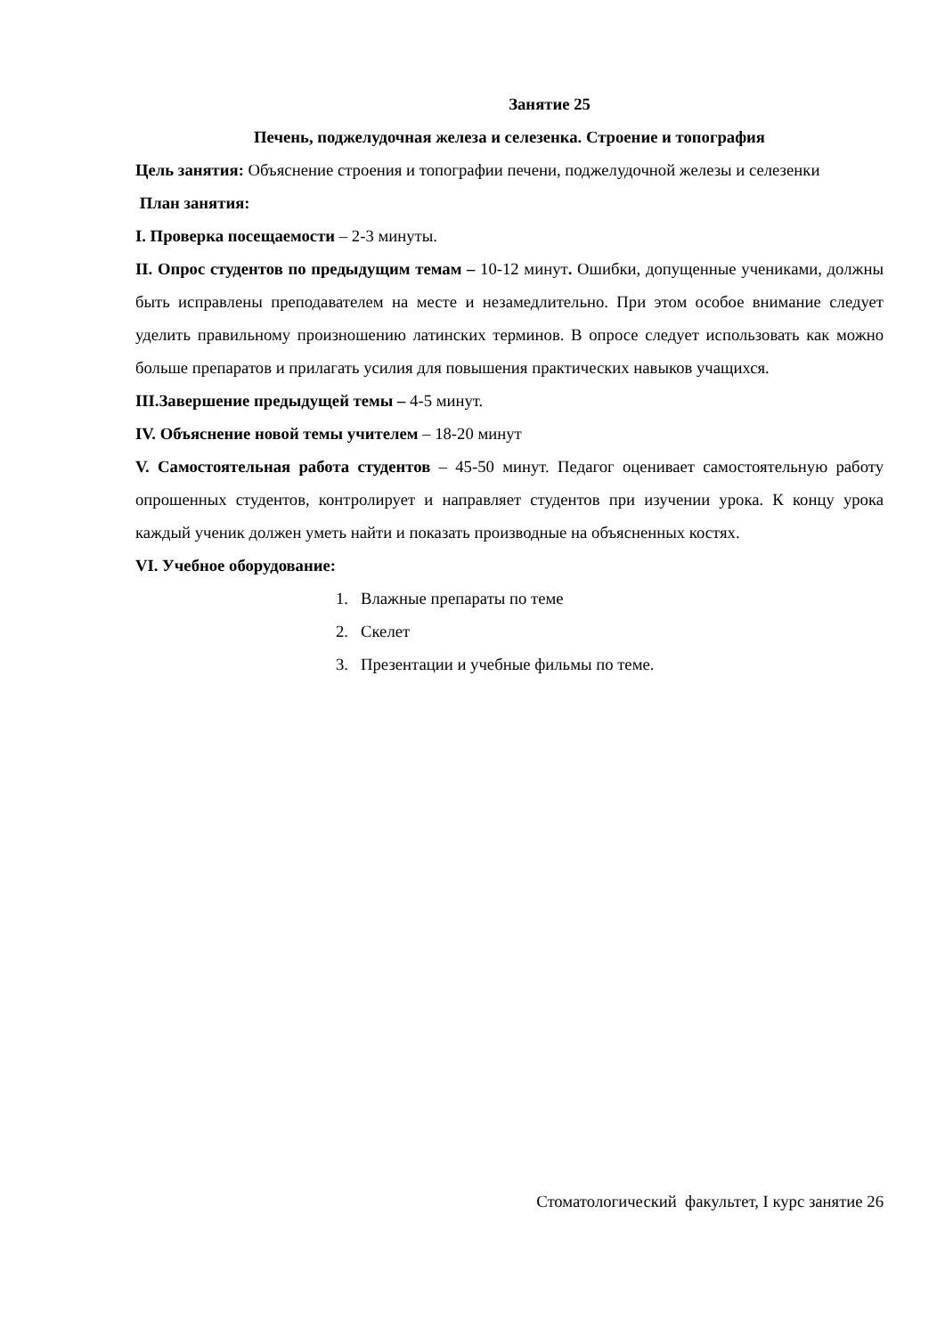Занятие 25
Печень, поджелудочная железа и селезенка. Строение и топография
Цель занятия: Объяснение строения и топографии печени, поджелудочной железы и селезенки
План занятия:
I. Проверка посещаемости – 2-3 минуты.
II. Опрос студентов по предыдущим темам – 10-12 минут. Ошибки, допущенные учениками, должны быть исправлены преподавателем на месте и незамедлительно. При этом особое внимание следует уделить правильному произношению латинских терминов. В опросе следует использовать как можно больше препаратов и прилагать усилия для повышения практических навыков учащихся.
III.Завершение предыдущей темы – 4-5 минут.
IV. Объяснение новой темы учителем – 18-20 минут
V. Самостоятельная работа студентов – 45-50 минут. Педагог оценивает самостоятельную работу опрошенных студентов, контролирует и направляет студентов при изучении урока. К концу урока каждый ученик должен уметь найти и показать производные на объясненных костях.
VI. Учебное оборудование:
1. Влажные препараты по теме
2. Скелет
3. Презентации и учебные фильмы по теме.
Стоматологический факультет, I курс занятие 26